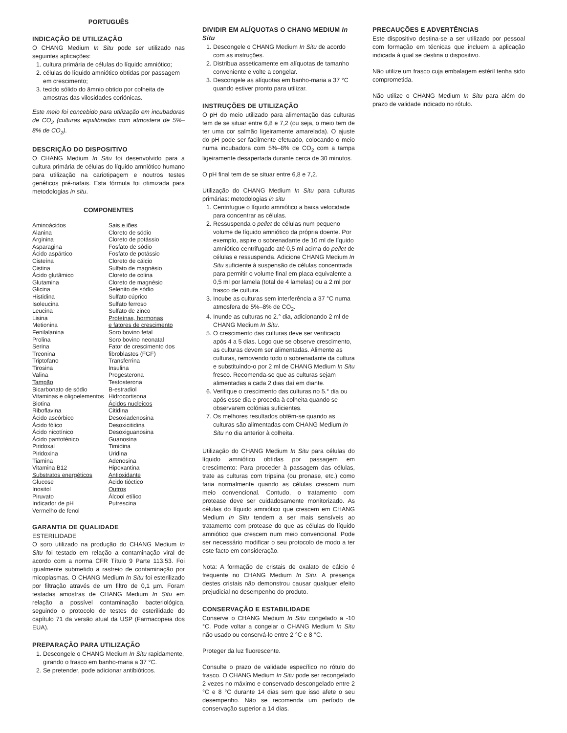PORTUGUÊS
INDICAÇÃO DE UTILIZAÇÃO
O CHANG Medium In Situ pode ser utilizado nas seguintes aplicações:
1. cultura primária de células do líquido amniótico;
2. células do líquido amniótico obtidas por passagem em crescimento;
3. tecido sólido do âmnio obtido por colheita de amostras das vilosidades coriónicas.
Este meio foi concebido para utilização em incubadoras de CO<sub>2</sub> (culturas equilibradas com atmosfera de 5%–8% de CO<sub>2</sub>).
DESCRIÇÃO DO DISPOSITIVO
O CHANG Medium In Situ foi desenvolvido para a cultura primária de células do líquido amniótico humano para utilização na cariotipagem e noutros testes genéticos pré-natais. Esta fórmula foi otimizada para metodologias in situ.
COMPONENTES
| Aminoácidos Alanina Arginina Asparagina Ácido aspártico Cisteína Cistina Ácido glutâmico Glutamina Glicina Histidina Isoleucina Leucina Lisina Metionina Fenilalanina Prolina Serina Treonina Triptofano Tirosina Valina Tampão Bicarbonato de sódio Vitaminas e oligoelementos Biotina Riboflavina Ácido ascórbico Ácido fólico Ácido nicotínico Ácido pantoténico Piridoxal Piridoxina Tiamina Vitamina B12 Substratos energéticos Glucose Inositol Piruvato Indicador de pH Vermelho de fenol | Sais e iões Cloreto de sódio Cloreto de potássio Fosfato de sódio Fosfato de potássio Cloreto de cálcio Sulfato de magnésio Cloreto de colina Cloreto de magnésio Selenito de sódio Sulfato cúprico Sulfato ferroso Sulfato de zinco Proteínas, hormonas e fatores de crescimento Soro bovino fetal Soro bovino neonatal Fator de crescimento dos fibroblastos (FGF) Transferrina Insulina Progesterona Testosterona B-estradiol Hidrocortisona Ácidos nucleicos Citidina Desoxiadenosina Desoxicitidina Desoxiguanosina Guanosina Timidina Uridina Adenosina Hipoxantina Antioxidante Ácido tióctico Outros Álcool etílico Putrescina |
GARANTIA DE QUALIDADE
ESTERILIDADE
O soro utilizado na produção do CHANG Medium In Situ foi testado em relação a contaminação viral de acordo com a norma CFR Título 9 Parte 113.53. Foi igualmente submetido a rastreio de contaminação por micoplasmas. O CHANG Medium In Situ foi esterilizado por filtração através de um filtro de 0,1 µm. Foram testadas amostras de CHANG Medium In Situ em relação a possível contaminação bacteriológica, seguindo o protocolo de testes de esterilidade do capítulo 71 da versão atual da USP (Farmacopeia dos EUA).
PREPARAÇÃO PARA UTILIZAÇÃO
1. Descongele o CHANG Medium In Situ rapidamente, girando o frasco em banho-maria a 37 °C.
2. Se pretender, pode adicionar antibióticos.
DIVIDIR EM ALÍQUOTAS O CHANG MEDIUM In Situ
1. Descongele o CHANG Medium In Situ de acordo com as instruções.
2. Distribua asseticamente em alíquotas de tamanho conveniente e volte a congelar.
3. Descongele as alíquotas em banho-maria a 37 °C quando estiver pronto para utilizar.
INSTRUÇÕES DE UTILIZAÇÃO
O pH do meio utilizado para alimentação das culturas tem de se situar entre 6,8 e 7,2 (ou seja, o meio tem de ter uma cor salmão ligeiramente amarelada). O ajuste do pH pode ser facilmente efetuado, colocando o meio numa incubadora com 5%–8% de CO<sub>2</sub> com a tampa ligeiramente desapertada durante cerca de 30 minutos.
O pH final tem de se situar entre 6,8 e 7,2.
Utilização do CHANG Medium In Situ para culturas primárias: metodologias in situ
1. Centrifugue o líquido amniótico a baixa velocidade para concentrar as células.
2. Ressuspenda o pellet de células num pequeno volume de líquido amniótico da própria doente. Por exemplo, aspire o sobrenadante de 10 ml de líquido amniótico centrifugado até 0,5 ml acima do pellet de células e ressuspenda. Adicione CHANG Medium In Situ suficiente à suspensão de células concentrada para permitir o volume final em placa equivalente a 0,5 ml por lamela (total de 4 lamelas) ou a 2 ml por frasco de cultura.
3. Incube as culturas sem interferência a 37 °C numa atmosfera de 5%–8% de CO<sub>2</sub>.
4. Inunde as culturas no 2.° dia, adicionando 2 ml de CHANG Medium In Situ.
5. O crescimento das culturas deve ser verificado após 4 a 5 dias. Logo que se observe crescimento, as culturas devem ser alimentadas. Alimente as culturas, removendo todo o sobrenadante da cultura e substituindo-o por 2 ml de CHANG Medium In Situ fresco. Recomenda-se que as culturas sejam alimentadas a cada 2 dias daí em diante.
6. Verifique o crescimento das culturas no 5.° dia ou após esse dia e proceda à colheita quando se observarem colónias suficientes.
7. Os melhores resultados obtêm-se quando as culturas são alimentadas com CHANG Medium In Situ no dia anterior à colheita.
Utilização do CHANG Medium In Situ para células do líquido amniótico obtidas por passagem em crescimento: Para proceder à passagem das células, trate as culturas com tripsina (ou pronase, etc.) como faria normalmente quando as células crescem num meio convencional. Contudo, o tratamento com protease deve ser cuidadosamente monitorizado. As células do líquido amniótico que crescem em CHANG Medium In Situ tendem a ser mais sensíveis ao tratamento com protease do que as células do líquido amniótico que crescem num meio convencional. Pode ser necessário modificar o seu protocolo de modo a ter este facto em consideração.
Nota: A formação de cristais de oxalato de cálcio é frequente no CHANG Medium In Situ. A presença destes cristais não demonstrou causar qualquer efeito prejudicial no desempenho do produto.
CONSERVAÇÃO E ESTABILIDADE
Conserve o CHANG Medium In Situ congelado a -10 °C. Pode voltar a congelar o CHANG Medium In Situ não usado ou conservá-lo entre 2 °C e 8 °C.
Proteger da luz fluorescente.
Consulte o prazo de validade específico no rótulo do frasco. O CHANG Medium In Situ pode ser recongelado 2 vezes no máximo e conservado descongelado entre 2 °C e 8 °C durante 14 dias sem que isso afete o seu desempenho. Não se recomenda um período de conservação superior a 14 dias.
PRECAUÇÕES E ADVERTÊNCIAS
Este dispositivo destina-se a ser utilizado por pessoal com formação em técnicas que incluem a aplicação indicada à qual se destina o dispositivo.
Não utilize um frasco cuja embalagem estéril tenha sido comprometida.
Não utilize o CHANG Medium In Situ para além do prazo de validade indicado no rótulo.